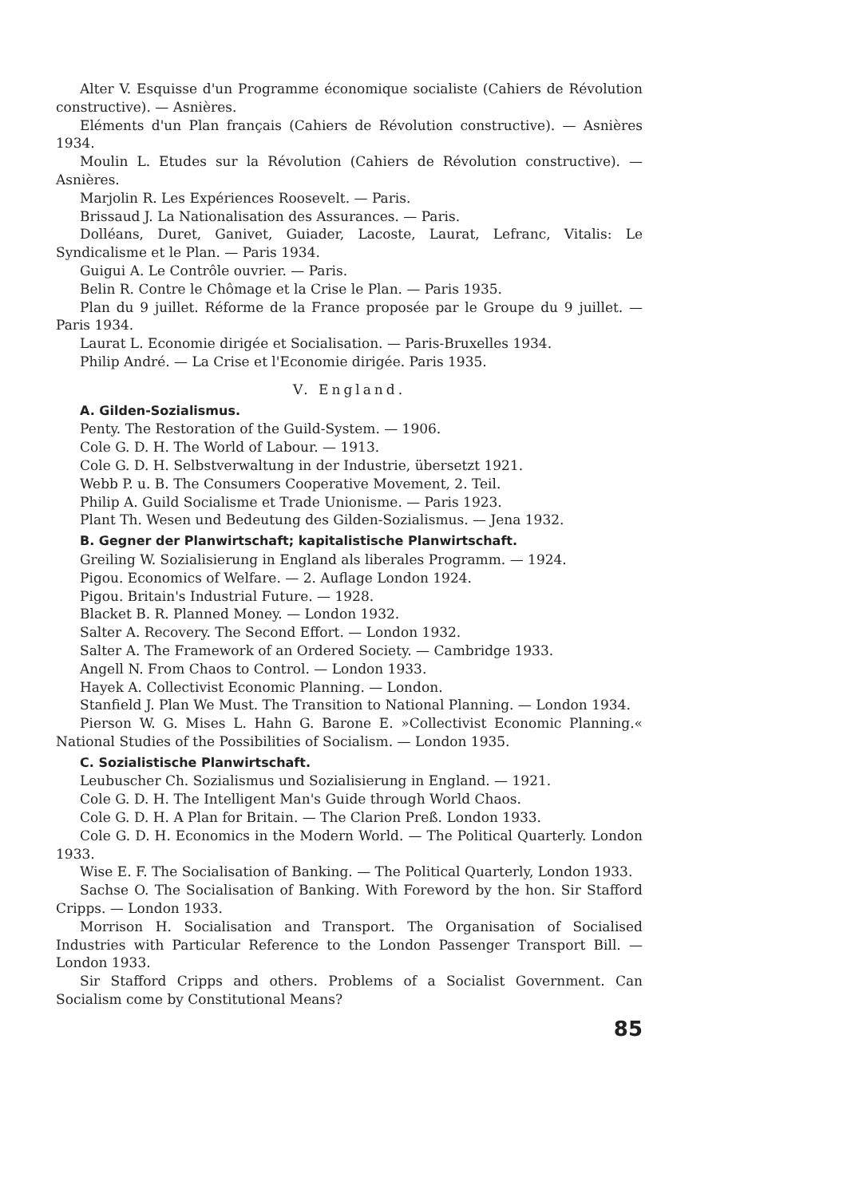Alter V. Esquisse d'un Programme économique socialiste (Cahiers de Révolution constructive). — Asnières.
Eléments d'un Plan français (Cahiers de Révolution constructive). — Asnières 1934.
Moulin L. Etudes sur la Révolution (Cahiers de Révolution constructive). — Asnières.
Marjolin R. Les Expériences Roosevelt. — Paris.
Brissaud J. La Nationalisation des Assurances. — Paris.
Dolléans, Duret, Ganivet, Guiader, Lacoste, Laurat, Lefranc, Vitalis: Le Syndicalisme et le Plan. — Paris 1934.
Guigui A. Le Contrôle ouvrier. — Paris.
Belin R. Contre le Chômage et la Crise le Plan. — Paris 1935.
Plan du 9 juillet. Réforme de la France proposée par le Groupe du 9 juillet. — Paris 1934.
Laurat L. Economie dirigée et Socialisation. — Paris-Bruxelles 1934.
Philip André. — La Crise et l'Economie dirigée. Paris 1935.
V. England.
A. Gilden-Sozialismus.
Penty. The Restoration of the Guild-System. — 1906.
Cole G. D. H. The World of Labour. — 1913.
Cole G. D. H. Selbstverwaltung in der Industrie, übersetzt 1921.
Webb P. u. B. The Consumers Cooperative Movement, 2. Teil.
Philip A. Guild Socialisme et Trade Unionisme. — Paris 1923.
Plant Th. Wesen und Bedeutung des Gilden-Sozialismus. — Jena 1932.
B. Gegner der Planwirtschaft; kapitalistische Planwirtschaft.
Greiling W. Sozialisierung in England als liberales Programm. — 1924.
Pigou. Economics of Welfare. — 2. Auflage London 1924.
Pigou. Britain's Industrial Future. — 1928.
Blacket B. R. Planned Money. — London 1932.
Salter A. Recovery. The Second Effort. — London 1932.
Salter A. The Framework of an Ordered Society. — Cambridge 1933.
Angell N. From Chaos to Control. — London 1933.
Hayek A. Collectivist Economic Planning. — London.
Stanfield J. Plan We Must. The Transition to National Planning. — London 1934.
Pierson W. G. Mises L. Hahn G. Barone E. »Collectivist Economic Planning.« National Studies of the Possibilities of Socialism. — London 1935.
C. Sozialistische Planwirtschaft.
Leubuscher Ch. Sozialismus und Sozialisierung in England. — 1921.
Cole G. D. H. The Intelligent Man's Guide through World Chaos.
Cole G. D. H. A Plan for Britain. — The Clarion Preß. London 1933.
Cole G. D. H. Economics in the Modern World. — The Political Quarterly. London 1933.
Wise E. F. The Socialisation of Banking. — The Political Quarterly, London 1933.
Sachse O. The Socialisation of Banking. With Foreword by the hon. Sir Stafford Cripps. — London 1933.
Morrison H. Socialisation and Transport. The Organisation of Socialised Industries with Particular Reference to the London Passenger Transport Bill. — London 1933.
Sir Stafford Cripps and others. Problems of a Socialist Government. Can Socialism come by Constitutional Means?
85